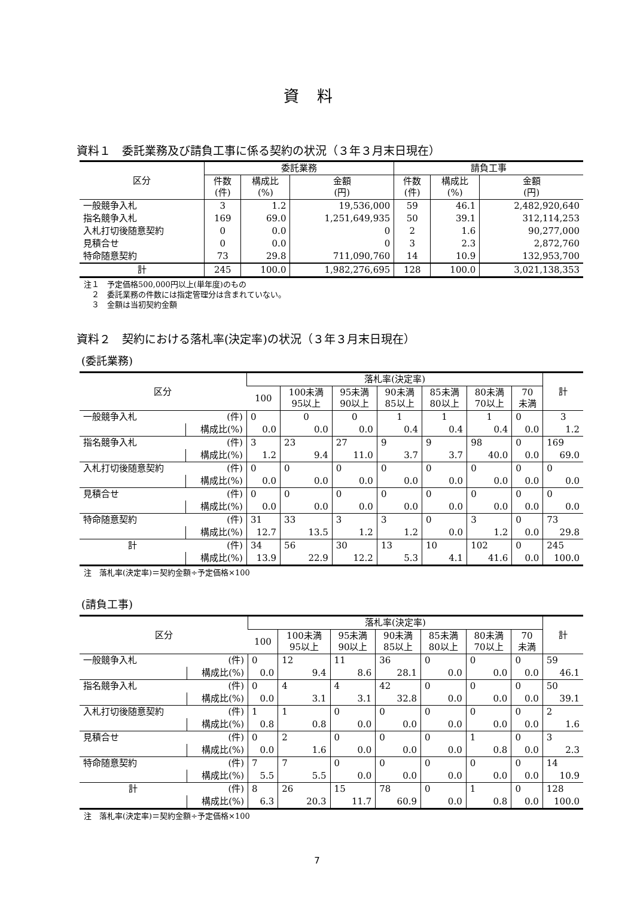資料
資料１　委託業務及び請負工事に係る契約の状況（３年３月末日現在）
| 区分 | 委託業務 | | | 請負工事 | | |
| --- | --- | --- | --- | --- | --- | --- |
| | 件数 (件) | 構成比 (%) | 金額 (円) | 件数 (件) | 構成比 (%) | 金額 (円) |
| 一般競争入札 | 3 | 1.2 | 19,536,000 | 59 | 46.1 | 2,482,920,640 |
| 指名競争入札 | 169 | 69.0 | 1,251,649,935 | 50 | 39.1 | 312,114,253 |
| 入札打切後随意契約 | 0 | 0.0 | 0 | 2 | 1.6 | 90,277,000 |
| 見積合せ | 0 | 0.0 | 0 | 3 | 2.3 | 2,872,760 |
| 特命随意契約 | 73 | 29.8 | 711,090,760 | 14 | 10.9 | 132,953,700 |
| 計 | 245 | 100.0 | 1,982,276,695 | 128 | 100.0 | 3,021,138,353 |
注１　予定価格500,000円以上(単年度)のもの
　２　委託業務の件数には指定管理分は含まれていない。
　３　金額は当初契約金額
資料２　契約における落札率(決定率)の状況（３年３月末日現在）
(委託業務)
| 区分 | | 落札率(決定率) | | | | | | | 計 |
| --- | --- | --- | --- | --- | --- | --- | --- | --- | --- |
| | | 100 | 100未満 95以上 | 95未満 90以上 | 90未満 85以上 | 85未満 80以上 | 80未満 70以上 | 70 未満 | |
| 一般競争入札 | (件) | 0 | 0 | 0 | 1 | 1 | 1 | 0 | 3 |
| | 構成比(%) | 0.0 | 0.0 | 0.0 | 0.4 | 0.4 | 0.4 | 0.0 | 1.2 |
| 指名競争入札 | (件) | 3 | 23 | 27 | 9 | 9 | 98 | 0 | 169 |
| | 構成比(%) | 1.2 | 9.4 | 11.0 | 3.7 | 3.7 | 40.0 | 0.0 | 69.0 |
| 入札打切後随意契約 | (件) | 0 | 0 | 0 | 0 | 0 | 0 | 0 | 0 |
| | 構成比(%) | 0.0 | 0.0 | 0.0 | 0.0 | 0.0 | 0.0 | 0.0 | 0.0 |
| 見積合せ | (件) | 0 | 0 | 0 | 0 | 0 | 0 | 0 | 0 |
| | 構成比(%) | 0.0 | 0.0 | 0.0 | 0.0 | 0.0 | 0.0 | 0.0 | 0.0 |
| 特命随意契約 | (件) | 31 | 33 | 3 | 3 | 0 | 3 | 0 | 73 |
| | 構成比(%) | 12.7 | 13.5 | 1.2 | 1.2 | 0.0 | 1.2 | 0.0 | 29.8 |
| 計 | (件) | 34 | 56 | 30 | 13 | 10 | 102 | 0 | 245 |
| | 構成比(%) | 13.9 | 22.9 | 12.2 | 5.3 | 4.1 | 41.6 | 0.0 | 100.0 |
注　落札率(決定率)＝契約金額÷予定価格×100
(請負工事)
| 区分 | | 落札率(決定率) | | | | | | | 計 |
| --- | --- | --- | --- | --- | --- | --- | --- | --- | --- |
| | | 100 | 100未満 95以上 | 95未満 90以上 | 90未満 85以上 | 85未満 80以上 | 80未満 70以上 | 70 未満 | |
| 一般競争入札 | (件) | 0 | 12 | 11 | 36 | 0 | 0 | 0 | 59 |
| | 構成比(%) | 0.0 | 9.4 | 8.6 | 28.1 | 0.0 | 0.0 | 0.0 | 46.1 |
| 指名競争入札 | (件) | 0 | 4 | 4 | 42 | 0 | 0 | 0 | 50 |
| | 構成比(%) | 0.0 | 3.1 | 3.1 | 32.8 | 0.0 | 0.0 | 0.0 | 39.1 |
| 入札打切後随意契約 | (件) | 1 | 1 | 0 | 0 | 0 | 0 | 0 | 2 |
| | 構成比(%) | 0.8 | 0.8 | 0.0 | 0.0 | 0.0 | 0.0 | 0.0 | 1.6 |
| 見積合せ | (件) | 0 | 2 | 0 | 0 | 0 | 1 | 0 | 3 |
| | 構成比(%) | 0.0 | 1.6 | 0.0 | 0.0 | 0.0 | 0.8 | 0.0 | 2.3 |
| 特命随意契約 | (件) | 7 | 7 | 0 | 0 | 0 | 0 | 0 | 14 |
| | 構成比(%) | 5.5 | 5.5 | 0.0 | 0.0 | 0.0 | 0.0 | 0.0 | 10.9 |
| 計 | (件) | 8 | 26 | 15 | 78 | 0 | 1 | 0 | 128 |
| | 構成比(%) | 6.3 | 20.3 | 11.7 | 60.9 | 0.0 | 0.8 | 0.0 | 100.0 |
注　落札率(決定率)＝契約金額÷予定価格×100
7